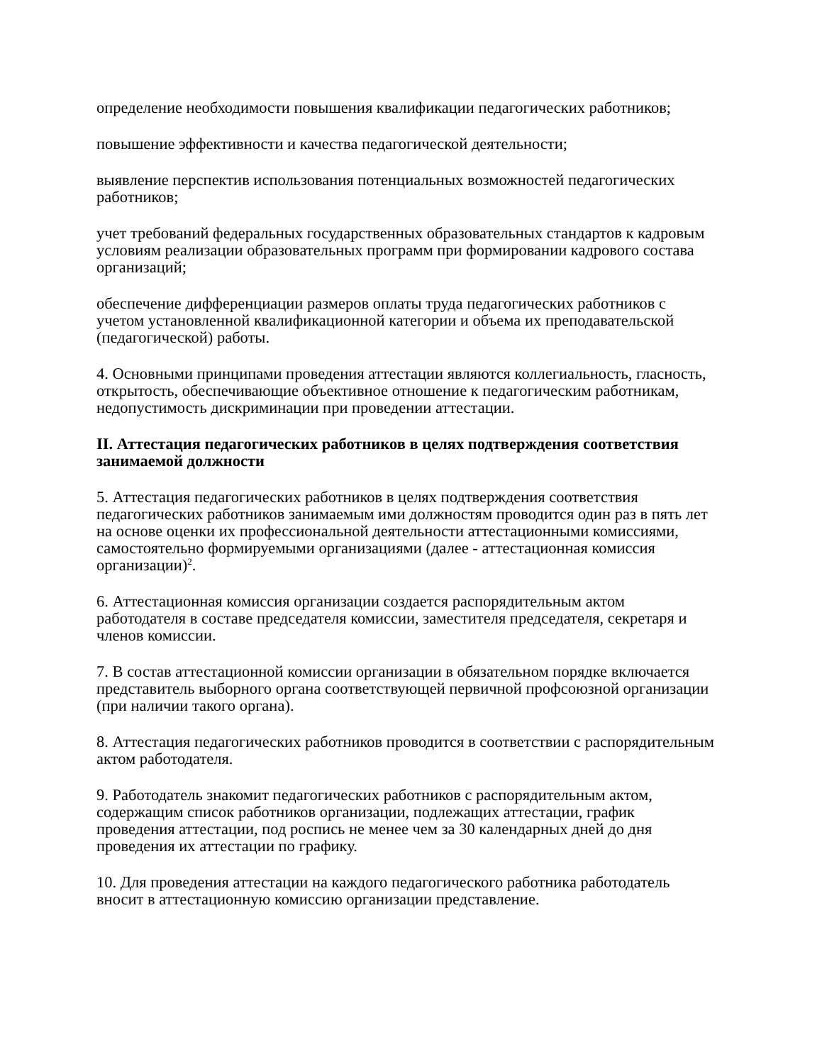определение необходимости повышения квалификации педагогических работников;
повышение эффективности и качества педагогической деятельности;
выявление перспектив использования потенциальных возможностей педагогических работников;
учет требований федеральных государственных образовательных стандартов к кадровым условиям реализации образовательных программ при формировании кадрового состава организаций;
обеспечение дифференциации размеров оплаты труда педагогических работников с учетом установленной квалификационной категории и объема их преподавательской (педагогической) работы.
4. Основными принципами проведения аттестации являются коллегиальность, гласность, открытость, обеспечивающие объективное отношение к педагогическим работникам, недопустимость дискриминации при проведении аттестации.
II. Аттестация педагогических работников в целях подтверждения соответствия занимаемой должности
5. Аттестация педагогических работников в целях подтверждения соответствия педагогических работников занимаемым ими должностям проводится один раз в пять лет на основе оценки их профессиональной деятельности аттестационными комиссиями, самостоятельно формируемыми организациями (далее - аттестационная комиссия организации)<sup>2</sup>.
6. Аттестационная комиссия организации создается распорядительным актом работодателя в составе председателя комиссии, заместителя председателя, секретаря и членов комиссии.
7. В состав аттестационной комиссии организации в обязательном порядке включается представитель выборного органа соответствующей первичной профсоюзной организации (при наличии такого органа).
8. Аттестация педагогических работников проводится в соответствии с распорядительным актом работодателя.
9. Работодатель знакомит педагогических работников с распорядительным актом, содержащим список работников организации, подлежащих аттестации, график проведения аттестации, под роспись не менее чем за 30 календарных дней до дня проведения их аттестации по графику.
10. Для проведения аттестации на каждого педагогического работника работодатель вносит в аттестационную комиссию организации представление.